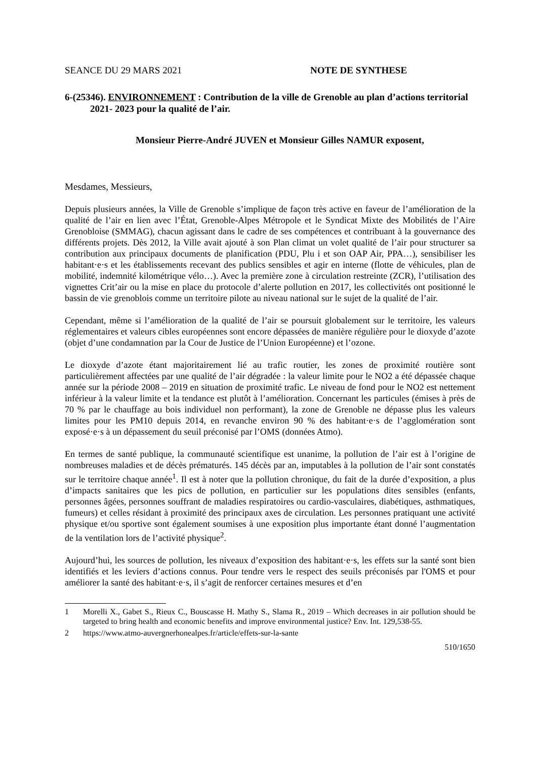SEANCE DU 29 MARS 2021 NOTE DE SYNTHESE
6-(25346). ENVIRONNEMENT : Contribution de la ville de Grenoble au plan d’actions territorial 2021- 2023 pour la qualité de l’air.
Monsieur Pierre-André JUVEN et Monsieur Gilles NAMUR exposent,
Mesdames, Messieurs,
Depuis plusieurs années, la Ville de Grenoble s’implique de façon très active en faveur de l’amélioration de la qualité de l’air en lien avec l’État, Grenoble-Alpes Métropole et le Syndicat Mixte des Mobilités de l’Aire Grenobloise (SMMAG), chacun agissant dans le cadre de ses compétences et contribuant à la gouvernance des différents projets. Dès 2012, la Ville avait ajouté à son Plan climat un volet qualité de l’air pour structurer sa contribution aux principaux documents de planification (PDU, Plu i et son OAP Air, PPA…), sensibiliser les habitant·e·s et les établissements recevant des publics sensibles et agir en interne (flotte de véhicules, plan de mobilité, indemnité kilométrique vélo…). Avec la première zone à circulation restreinte (ZCR), l’utilisation des vignettes Crit’air ou la mise en place du protocole d’alerte pollution en 2017, les collectivités ont positionné le bassin de vie grenoblois comme un territoire pilote au niveau national sur le sujet de la qualité de l’air.
Cependant, même si l’amélioration de la qualité de l’air se poursuit globalement sur le territoire, les valeurs réglementaires et valeurs cibles européennes sont encore dépassées de manière régulière pour le dioxyde d’azote (objet d’une condamnation par la Cour de Justice de l’Union Européenne) et l’ozone.
Le dioxyde d’azote étant majoritairement lié au trafic routier, les zones de proximité routière sont particulièrement affectées par une qualité de l’air dégradée : la valeur limite pour le NO2 a été dépassée chaque année sur la période 2008 – 2019 en situation de proximité trafic. Le niveau de fond pour le NO2 est nettement inférieur à la valeur limite et la tendance est plutôt à l’amélioration. Concernant les particules (émises à près de 70 % par le chauffage au bois individuel non performant), la zone de Grenoble ne dépasse plus les valeurs limites pour les PM10 depuis 2014, en revanche environ 90 % des habitant·e·s de l’agglomération sont exposé·e·s à un dépassement du seuil préconisé par l’OMS (données Atmo).
En termes de santé publique, la communauté scientifique est unanime, la pollution de l’air est à l’origine de nombreuses maladies et de décès prématurés. 145 décès par an, imputables à la pollution de l’air sont constatés sur le territoire chaque année<sup>1</sup>. Il est à noter que la pollution chronique, du fait de la durée d’exposition, a plus d’impacts sanitaires que les pics de pollution, en particulier sur les populations dites sensibles (enfants, personnes âgées, personnes souffrant de maladies respiratoires ou cardio-vasculaires, diabétiques, asthmatiques, fumeurs) et celles résidant à proximité des principaux axes de circulation. Les personnes pratiquant une activité physique et/ou sportive sont également soumises à une exposition plus importante étant donné l’augmentation de la ventilation lors de l’activité physique<sup>2</sup>.
Aujourd’hui, les sources de pollution, les niveaux d’exposition des habitant·e·s, les effets sur la santé sont bien identifiés et les leviers d’actions connus. Pour tendre vers le respect des seuils préconisés par l'OMS et pour améliorer la santé des habitant·e·s, il s’agit de renforcer certaines mesures et d’en
1 Morelli X., Gabet S., Rieux C., Bouscasse H. Mathy S., Slama R., 2019 – Which decreases in air pollution should be targeted to bring health and economic benefits and improve environmental justice? Env. Int. 129,538-55.
2 https://www.atmo-auvergnerhonealpes.fr/article/effets-sur-la-sante
510/1650